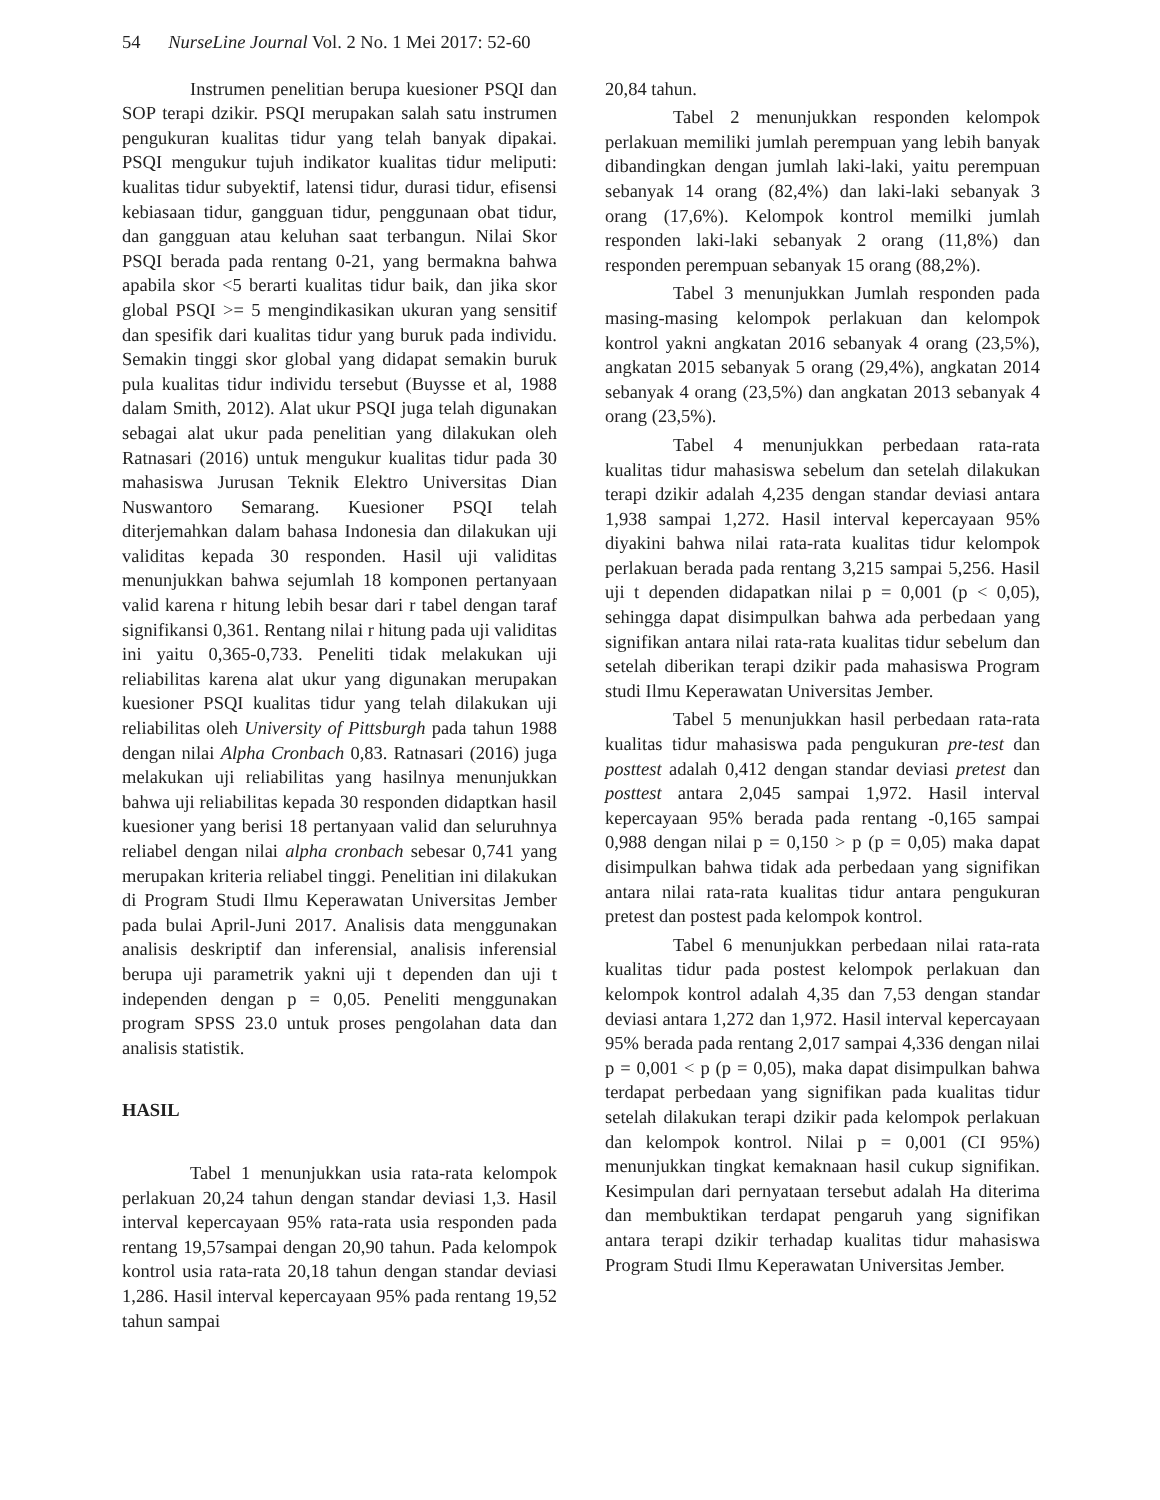54 NurseLine Journal Vol. 2 No. 1 Mei 2017: 52-60
Instrumen penelitian berupa kuesioner PSQI dan SOP terapi dzikir. PSQI merupakan salah satu instrumen pengukuran kualitas tidur yang telah banyak dipakai. PSQI mengukur tujuh indikator kualitas tidur meliputi: kualitas tidur subyektif, latensi tidur, durasi tidur, efisensi kebiasaan tidur, gangguan tidur, penggunaan obat tidur, dan gangguan atau keluhan saat terbangun. Nilai Skor PSQI berada pada rentang 0-21, yang bermakna bahwa apabila skor <5 berarti kualitas tidur baik, dan jika skor global PSQI >= 5 mengindikasikan ukuran yang sensitif dan spesifik dari kualitas tidur yang buruk pada individu. Semakin tinggi skor global yang didapat semakin buruk pula kualitas tidur individu tersebut (Buysse et al, 1988 dalam Smith, 2012). Alat ukur PSQI juga telah digunakan sebagai alat ukur pada penelitian yang dilakukan oleh Ratnasari (2016) untuk mengukur kualitas tidur pada 30 mahasiswa Jurusan Teknik Elektro Universitas Dian Nuswantoro Semarang. Kuesioner PSQI telah diterjemahkan dalam bahasa Indonesia dan dilakukan uji validitas kepada 30 responden. Hasil uji validitas menunjukkan bahwa sejumlah 18 komponen pertanyaan valid karena r hitung lebih besar dari r tabel dengan taraf signifikansi 0,361. Rentang nilai r hitung pada uji validitas ini yaitu 0,365-0,733. Peneliti tidak melakukan uji reliabilitas karena alat ukur yang digunakan merupakan kuesioner PSQI kualitas tidur yang telah dilakukan uji reliabilitas oleh University of Pittsburgh pada tahun 1988 dengan nilai Alpha Cronbach 0,83. Ratnasari (2016) juga melakukan uji reliabilitas yang hasilnya menunjukkan bahwa uji reliabilitas kepada 30 responden didaptkan hasil kuesioner yang berisi 18 pertanyaan valid dan seluruhnya reliabel dengan nilai alpha cronbach sebesar 0,741 yang merupakan kriteria reliabel tinggi. Penelitian ini dilakukan di Program Studi Ilmu Keperawatan Universitas Jember pada bulai April-Juni 2017. Analisis data menggunakan analisis deskriptif dan inferensial, analisis inferensial berupa uji parametrik yakni uji t dependen dan uji t independen dengan p = 0,05. Peneliti menggunakan program SPSS 23.0 untuk proses pengolahan data dan analisis statistik.
HASIL
Tabel 1 menunjukkan usia rata-rata kelompok perlakuan 20,24 tahun dengan standar deviasi 1,3. Hasil interval kepercayaan 95% rata-rata usia responden pada rentang 19,57sampai dengan 20,90 tahun. Pada kelompok kontrol usia rata-rata 20,18 tahun dengan standar deviasi 1,286. Hasil interval kepercayaan 95% pada rentang 19,52 tahun sampai
20,84 tahun.
Tabel 2 menunjukkan responden kelompok perlakuan memiliki jumlah perempuan yang lebih banyak dibandingkan dengan jumlah laki-laki, yaitu perempuan sebanyak 14 orang (82,4%) dan laki-laki sebanyak 3 orang (17,6%). Kelompok kontrol memilki jumlah responden laki-laki sebanyak 2 orang (11,8%) dan responden perempuan sebanyak 15 orang (88,2%).
Tabel 3 menunjukkan Jumlah responden pada masing-masing kelompok perlakuan dan kelompok kontrol yakni angkatan 2016 sebanyak 4 orang (23,5%), angkatan 2015 sebanyak 5 orang (29,4%), angkatan 2014 sebanyak 4 orang (23,5%) dan angkatan 2013 sebanyak 4 orang (23,5%).
Tabel 4 menunjukkan perbedaan rata-rata kualitas tidur mahasiswa sebelum dan setelah dilakukan terapi dzikir adalah 4,235 dengan standar deviasi antara 1,938 sampai 1,272. Hasil interval kepercayaan 95% diyakini bahwa nilai rata-rata kualitas tidur kelompok perlakuan berada pada rentang 3,215 sampai 5,256. Hasil uji t dependen didapatkan nilai p = 0,001 (p < 0,05), sehingga dapat disimpulkan bahwa ada perbedaan yang signifikan antara nilai rata-rata kualitas tidur sebelum dan setelah diberikan terapi dzikir pada mahasiswa Program studi Ilmu Keperawatan Universitas Jember.
Tabel 5 menunjukkan hasil perbedaan rata-rata kualitas tidur mahasiswa pada pengukuran pre-test dan posttest adalah 0,412 dengan standar deviasi pretest dan posttest antara 2,045 sampai 1,972. Hasil interval kepercayaan 95% berada pada rentang -0,165 sampai 0,988 dengan nilai p = 0,150 > p (p = 0,05) maka dapat disimpulkan bahwa tidak ada perbedaan yang signifikan antara nilai rata-rata kualitas tidur antara pengukuran pretest dan postest pada kelompok kontrol.
Tabel 6 menunjukkan perbedaan nilai rata-rata kualitas tidur pada postest kelompok perlakuan dan kelompok kontrol adalah 4,35 dan 7,53 dengan standar deviasi antara 1,272 dan 1,972. Hasil interval kepercayaan 95% berada pada rentang 2,017 sampai 4,336 dengan nilai p = 0,001 < p (p = 0,05), maka dapat disimpulkan bahwa terdapat perbedaan yang signifikan pada kualitas tidur setelah dilakukan terapi dzikir pada kelompok perlakuan dan kelompok kontrol. Nilai p = 0,001 (CI 95%) menunjukkan tingkat kemaknaan hasil cukup signifikan. Kesimpulan dari pernyataan tersebut adalah Ha diterima dan membuktikan terdapat pengaruh yang signifikan antara terapi dzikir terhadap kualitas tidur mahasiswa Program Studi Ilmu Keperawatan Universitas Jember.